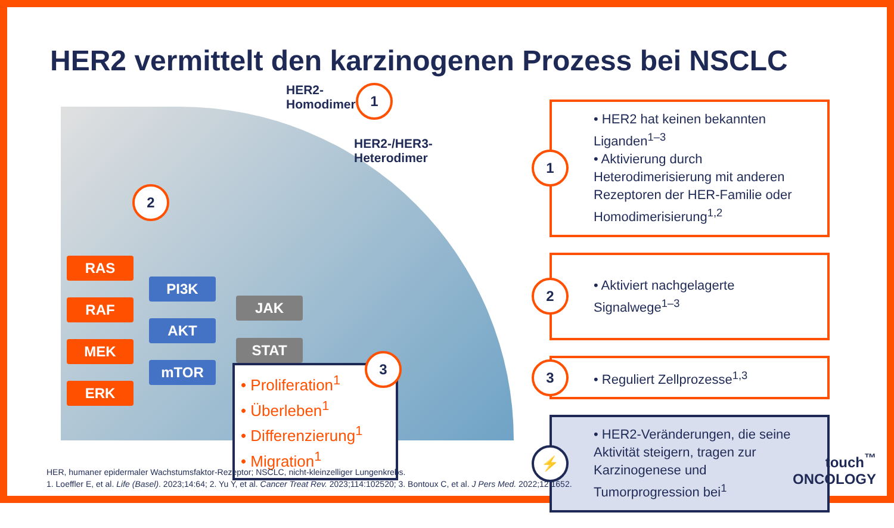HER2 vermittelt den karzinogenen Prozess bei NSCLC
HER2-
Homodimer
1
HER2-/HER3-
Heterodimer
2
RAS
RAF
MEK
ERK
PI3K
AKT
mTOR
JAK
STAT
• Proliferation<sup>1</sup>
• Überleben<sup>1</sup>
• Differenzierung<sup>1</sup>
• Migration<sup>1</sup>
3
1
• HER2 hat keinen bekannten Liganden<sup>1–3</sup>
• Aktivierung durch Heterodimerisierung mit anderen Rezeptoren der HER-Familie oder Homodimerisierung<sup>1,2</sup>
2
• Aktiviert nachgelagerte Signalwege<sup>1–3</sup>
3
• Reguliert Zellprozesse<sup>1,3</sup>
⚡
• HER2-Veränderungen, die seine Aktivität steigern, tragen zur Karzinogenese und Tumorprogression bei<sup>1</sup>
HER, humaner epidermaler Wachstumsfaktor-Rezeptor; NSCLC, nicht-kleinzelliger Lungenkrebs.
1. Loeffler E, et al. Life (Basel). 2023;14:64; 2. Yu Y, et al. Cancer Treat Rev. 2023;114:102520; 3. Bontoux C, et al. J Pers Med. 2022;12:1652.
touch<sup>™</sup>
ONCOLOGY